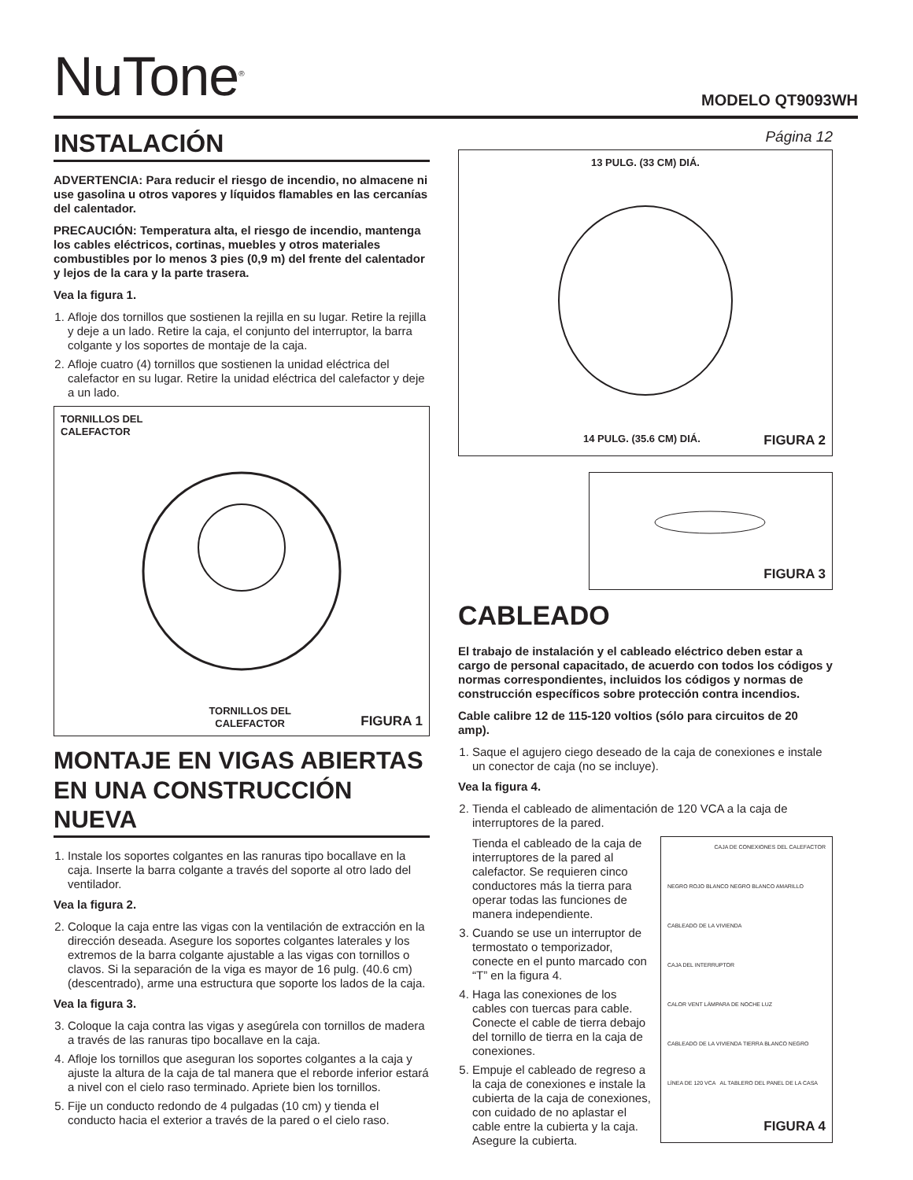NuTone<sup>®</sup>
MODELO QT9093WH
INSTALACIÓN
ADVERTENCIA: Para reducir el riesgo de incendio, no almacene ni use gasolina u otros vapores y líquidos flamables en las cercanías del calentador.
PRECAUCIÓN: Temperatura alta, el riesgo de incendio, mantenga los cables eléctricos, cortinas, muebles y otros materiales combustibles por lo menos 3 pies (0,9 m) del frente del calentador y lejos de la cara y la parte trasera.
Vea la figura 1.
1. Afloje dos tornillos que sostienen la rejilla en su lugar. Retire la rejilla y deje a un lado. Retire la caja, el conjunto del interruptor, la barra colgante y los soportes de montaje de la caja.
2. Afloje cuatro (4) tornillos que sostienen la unidad eléctrica del calefactor en su lugar. Retire la unidad eléctrica del calefactor y deje a un lado.
TORNILLOS DEL
CALEFACTOR
TORNILLOS DEL
CALEFACTOR FIGURA 1
MONTAJE EN VIGAS ABIERTAS EN UNA CONSTRUCCIÓN NUEVA
1. Instale los soportes colgantes en las ranuras tipo bocallave en la caja. Inserte la barra colgante a través del soporte al otro lado del ventilador.
Vea la figura 2.
2. Coloque la caja entre las vigas con la ventilación de extracción en la dirección deseada. Asegure los soportes colgantes laterales y los extremos de la barra colgante ajustable a las vigas con tornillos o clavos. Si la separación de la viga es mayor de 16 pulg. (40.6 cm) (descentrado), arme una estructura que soporte los lados de la caja.
Vea la figura 3.
3. Coloque la caja contra las vigas y asegúrela con tornillos de madera a través de las ranuras tipo bocallave en la caja.
4. Afloje los tornillos que aseguran los soportes colgantes a la caja y ajuste la altura de la caja de tal manera que el reborde inferior estará a nivel con el cielo raso terminado. Apriete bien los tornillos.
5. Fije un conducto redondo de 4 pulgadas (10 cm) y tienda el conducto hacia el exterior a través de la pared o el cielo raso.
Página 12
13 PULG. (33 CM) DIÁ.
14 PULG. (35.6 CM) DIÁ. FIGURA 2
FIGURA 3
CABLEADO
El trabajo de instalación y el cableado eléctrico deben estar a cargo de personal capacitado, de acuerdo con todos los códigos y normas correspondientes, incluidos los códigos y normas de construcción específicos sobre protección contra incendios.
Cable calibre 12 de 115-120 voltios (sólo para circuitos de 20 amp).
1. Saque el agujero ciego deseado de la caja de conexiones e instale un conector de caja (no se incluye).
Vea la figura 4.
2. Tienda el cableado de alimentación de 120 VCA a la caja de interruptores de la pared.
Tienda el cableado de la caja de interruptores de la pared al calefactor. Se requieren cinco conductores más la tierra para operar todas las funciones de manera independiente.
3. Cuando se use un interruptor de termostato o temporizador, conecte en el punto marcado con “T” en la figura 4.
4. Haga las conexiones de los cables con tuercas para cable. Conecte el cable de tierra debajo del tornillo de tierra en la caja de conexiones.
5. Empuje el cableado de regreso a la caja de conexiones e instale la cubierta de la caja de conexiones, con cuidado de no aplastar el cable entre la cubierta y la caja. Asegure la cubierta.
CAJA DE CONEXIONES DEL CALEFACTOR
NEGRO ROJO BLANCO NEGRO BLANCO AMARILLO
CABLEADO DE LA VIVIENDA
CAJA DEL INTERRUPTOR
CALOR VENT LÁMPARA DE NOCHE LUZ
CABLEADO DE LA VIVIENDA TIERRA BLANCO NEGRO
LÍNEA DE 120 VCA AL TABLERO DEL PANEL DE LA CASA
FIGURA 4